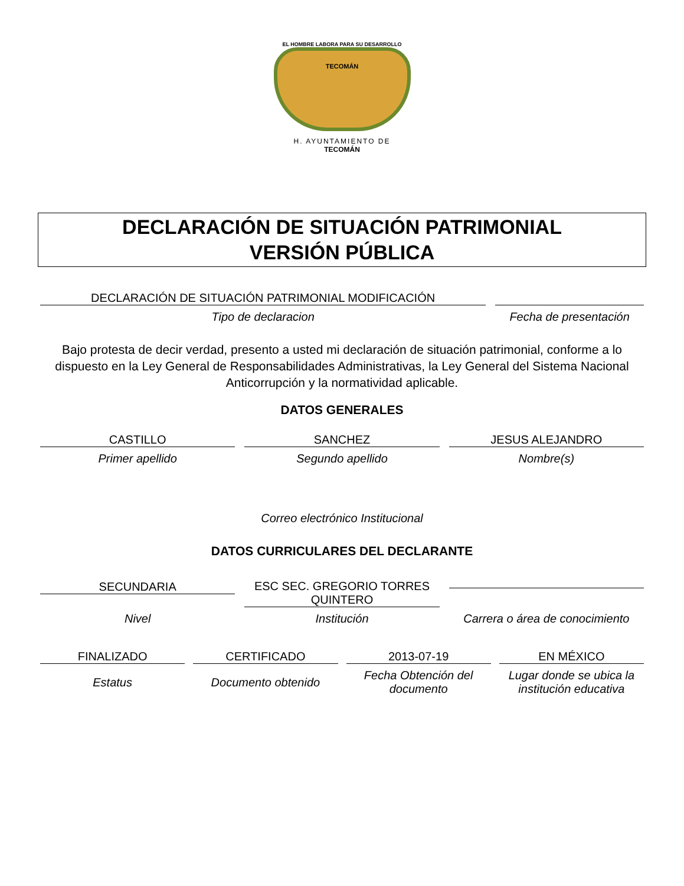EL HOMBRE LABORA PARA SU DESARROLLO
TECOMÁN
H. AYUNTAMIENTO DE
TECOMÁN
DECLARACIÓN DE SITUACIÓN PATRIMONIAL
VERSIÓN PÚBLICA
DECLARACIÓN DE SITUACIÓN PATRIMONIAL MODIFICACIÓN
Tipo de declaracion
Fecha de presentación
Bajo protesta de decir verdad, presento a usted mi declaración de situación patrimonial, conforme a lo dispuesto en la Ley General de Responsabilidades Administrativas, la Ley General del Sistema Nacional Anticorrupción y la normatividad aplicable.
DATOS GENERALES
CASTILLO
Primer apellido
SANCHEZ
Segundo apellido
JESUS ALEJANDRO
Nombre(s)
Correo electrónico Institucional
DATOS CURRICULARES DEL DECLARANTE
SECUNDARIA
Nivel
ESC SEC. GREGORIO TORRES
QUINTERO
Institución
Carrera o área de conocimiento
FINALIZADO
Estatus
CERTIFICADO
Documento obtenido
2013-07-19
Fecha Obtención del documento
EN MÉXICO
Lugar donde se ubica la institución educativa